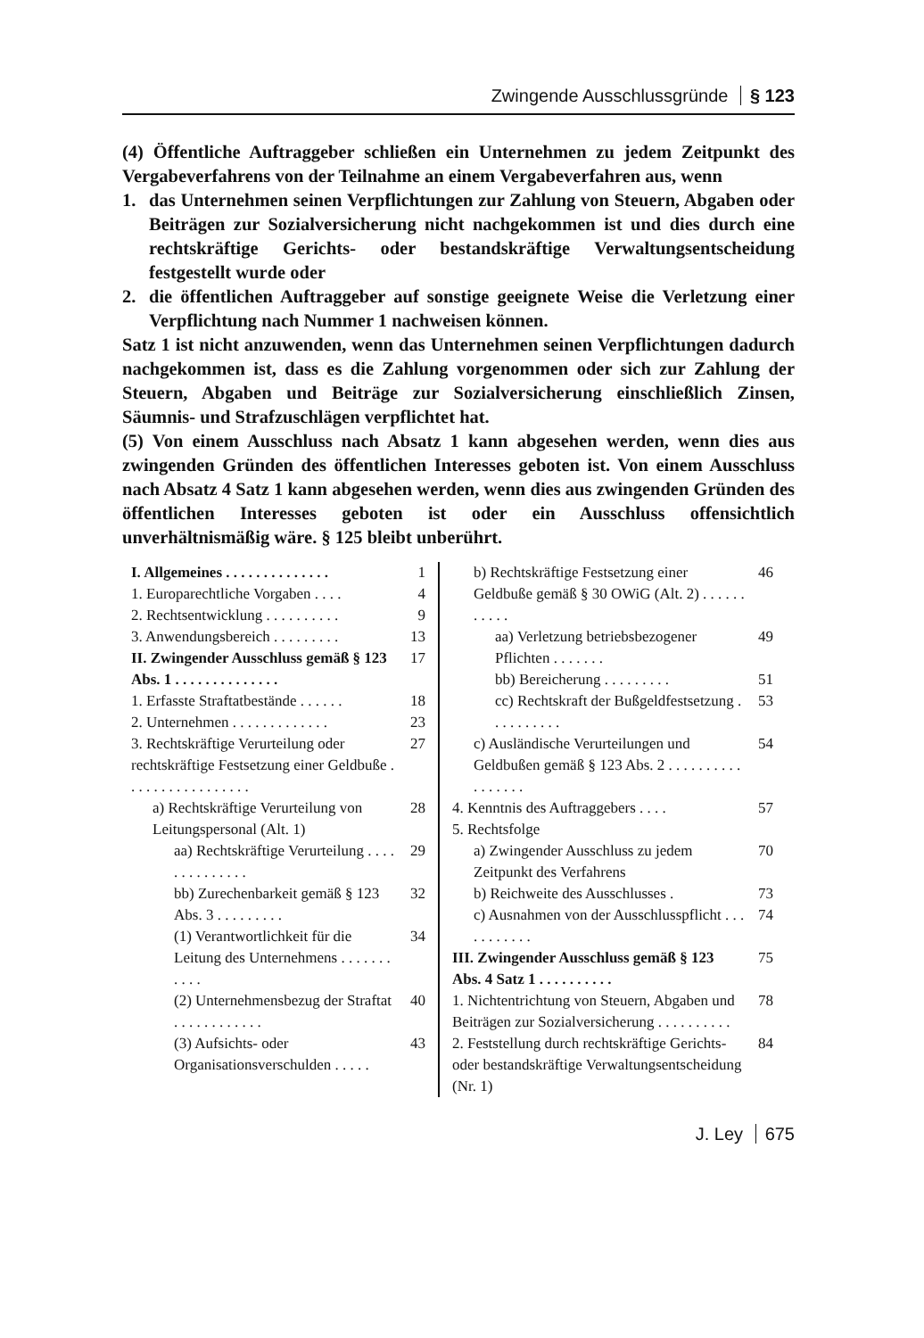Zwingende Ausschlussgründe § 123
(4) Öffentliche Auftraggeber schließen ein Unternehmen zu jedem Zeitpunkt des Vergabeverfahrens von der Teilnahme an einem Vergabeverfahren aus, wenn
1. das Unternehmen seinen Verpflichtungen zur Zahlung von Steuern, Abgaben oder Beiträgen zur Sozialversicherung nicht nachgekommen ist und dies durch eine rechtskräftige Gerichts- oder bestandskräftige Verwaltungsentscheidung festgestellt wurde oder
2. die öffentlichen Auftraggeber auf sonstige geeignete Weise die Verletzung einer Verpflichtung nach Nummer 1 nachweisen können.
Satz 1 ist nicht anzuwenden, wenn das Unternehmen seinen Verpflichtungen dadurch nachgekommen ist, dass es die Zahlung vorgenommen oder sich zur Zahlung der Steuern, Abgaben und Beiträge zur Sozialversicherung einschließlich Zinsen, Säumnis- und Strafzuschlägen verpflichtet hat.
(5) Von einem Ausschluss nach Absatz 1 kann abgesehen werden, wenn dies aus zwingenden Gründen des öffentlichen Interesses geboten ist. Von einem Ausschluss nach Absatz 4 Satz 1 kann abgesehen werden, wenn dies aus zwingenden Gründen des öffentlichen Interesses geboten ist oder ein Ausschluss offensichtlich unverhältnismäßig wäre. § 125 bleibt unberührt.
I. Allgemeines . . . . . . . . . . . . . . 1
1. Europarechtliche Vorgaben . . . . 4
2. Rechtsentwicklung . . . . . . . . . . 9
3. Anwendungsbereich . . . . . . . . . 13
II. Zwingender Ausschluss gemäß § 123 Abs. 1 . . . . . . . . . . . . . . 17
1. Erfasste Straftatbestände . . . . . . 18
2. Unternehmen . . . . . . . . . . . . . 23
3. Rechtskräftige Verurteilung oder rechtskräftige Festsetzung einer Geldbuße . . . . . . . . . . . . . . . . . 27
a) Rechtskräftige Verurteilung von Leitungspersonal (Alt. 1) 28
aa) Rechtskräftige Verurteilung . . . . . . . . . . . . . . 29
bb) Zurechenbarkeit gemäß § 123 Abs. 3 . . . . . . . . . 32
(1) Verantwortlichkeit für die Leitung des Unternehmens . . . . . . . . . . . 34
(2) Unternehmensbezug der Straftat . . . . . . . . . . . . 40
(3) Aufsichts- oder Organisationsverschulden . . . . . 43
b) Rechtskräftige Festsetzung einer Geldbuße gemäß § 30 OWiG (Alt. 2) . . . . . . . . . . . 46
aa) Verletzung betriebsbezogener Pflichten . . . . . . . 49
bb) Bereicherung . . . . . . . . . 51
cc) Rechtskraft der Bußgeldfestsetzung . . . . . . . . . . 53
c) Ausländische Verurteilungen und Geldbußen gemäß § 123 Abs. 2 . . . . . . . . . . . . . . . . . 54
4. Kenntnis des Auftraggebers . . . . 57
5. Rechtsfolge
a) Zwingender Ausschluss zu jedem Zeitpunkt des Verfahrens 70
b) Reichweite des Ausschlusses . 73
c) Ausnahmen von der Ausschlusspflicht . . . . . . . . . . . 74
III. Zwingender Ausschluss gemäß § 123 Abs. 4 Satz 1 . . . . . . . . . . 75
1. Nichtentrichtung von Steuern, Abgaben und Beiträgen zur Sozialversicherung . . . . . . . . . . 78
2. Feststellung durch rechtskräftige Gerichts- oder bestandskräftige Verwaltungsentscheidung (Nr. 1) 84
J. Ley 675